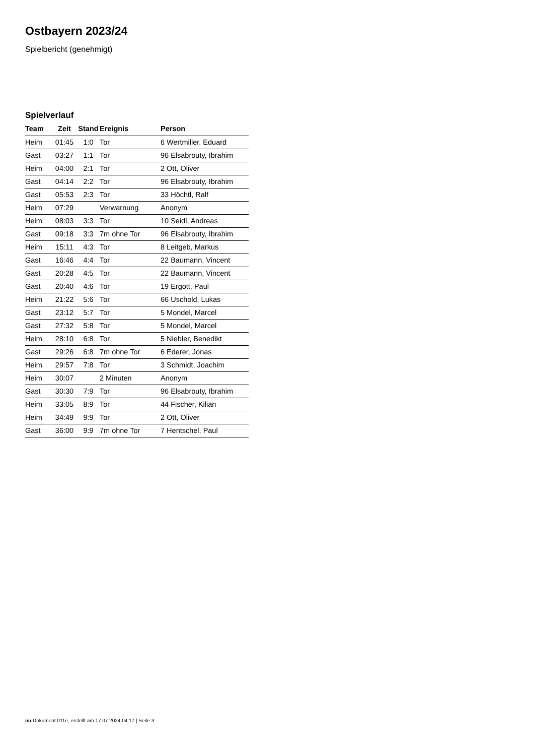Ostbayern 2023/24
Spielbericht (genehmigt)
Spielverlauf
| Team | Zeit | Stand | Ereignis | Person |
| --- | --- | --- | --- | --- |
| Heim | 01:45 | 1:0 | Tor | 6 Wertmiller, Eduard |
| Gast | 03:27 | 1:1 | Tor | 96 Elsabrouty, Ibrahim |
| Heim | 04:00 | 2:1 | Tor | 2 Ott, Oliver |
| Gast | 04:14 | 2:2 | Tor | 96 Elsabrouty, Ibrahim |
| Gast | 05:53 | 2:3 | Tor | 33 Höchtl, Ralf |
| Heim | 07:29 | | Verwarnung | Anonym |
| Heim | 08:03 | 3:3 | Tor | 10 Seidl, Andreas |
| Gast | 09:18 | 3:3 | 7m ohne Tor | 96 Elsabrouty, Ibrahim |
| Heim | 15:11 | 4:3 | Tor | 8 Leitgeb, Markus |
| Gast | 16:46 | 4:4 | Tor | 22 Baumann, Vincent |
| Gast | 20:28 | 4:5 | Tor | 22 Baumann, Vincent |
| Gast | 20:40 | 4:6 | Tor | 19 Ergott, Paul |
| Heim | 21:22 | 5:6 | Tor | 66 Uschold, Lukas |
| Gast | 23:12 | 5:7 | Tor | 5 Mondel, Marcel |
| Gast | 27:32 | 5:8 | Tor | 5 Mondel, Marcel |
| Heim | 28:10 | 6:8 | Tor | 5 Niebler, Benedikt |
| Gast | 29:26 | 6:8 | 7m ohne Tor | 6 Ederer, Jonas |
| Heim | 29:57 | 7:8 | Tor | 3 Schmidt, Joachim |
| Heim | 30:07 | | 2 Minuten | Anonym |
| Gast | 30:30 | 7:9 | Tor | 96 Elsabrouty, Ibrahim |
| Heim | 33:05 | 8:9 | Tor | 44 Fischer, Kilian |
| Heim | 34:49 | 9:9 | Tor | 2 Ott, Oliver |
| Gast | 36:00 | 9:9 | 7m ohne Tor | 7 Hentschel, Paul |
nu.Dokument 011e, erstellt am 17.07.2024 04:17 | Seite 3